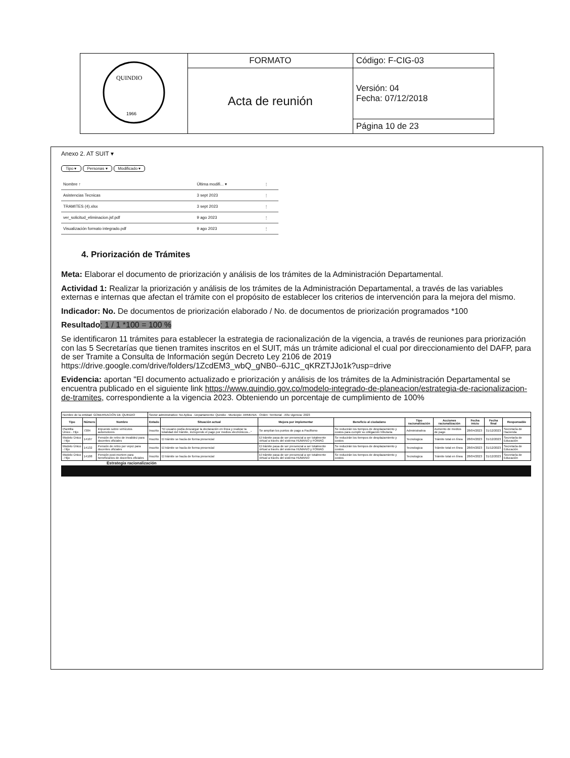| QUINDIO 1966 | FORMATO | Código: F-CIG-03 |
| | Acta de reunión | Versión: 04 Fecha: 07/12/2018 |
| | | Página 10 de 23 |
Anexo 2. AT SUIT ▾
Tipo ▾ Personas ▾ Modificado ▾
| Nombre ↑ | Última modifi... ▾ | ⋮ |
| Asistencias Tecnicas | 3 sept 2023 | ⋮ |
| TRAMITES (4).xlsx | 3 sept 2023 | ⋮ |
| ver_solicitud_eliminacion.jsf.pdf | 9 ago 2023 | ⋮ |
| Visualización formato integrado.pdf | 9 ago 2023 | ⋮ |
4. Priorización de Trámites
Meta: Elaborar el documento de priorización y análisis de los trámites de la Administración Departamental.
Actividad 1: Realizar la priorización y análisis de los trámites de la Administración Departamental, a través de las variables externas e internas que afectan el trámite con el propósito de establecer los criterios de intervención para la mejora del mismo.
Indicador: No. De documentos de priorización elaborado / No. de documentos de priorización programados *100
Resultado: 1 / 1 *100 = 100 %
Se identificaron 11 trámites para establecer la estrategia de racionalización de la vigencia, a través de reuniones para priorización con las 5 Secretarías que tienen tramites inscritos en el SUIT, más un trámite adicional el cual por direccionamiento del DAFP, para de ser Tramite a Consulta de Información según Decreto Ley 2106 de 2019 https://drive.google.com/drive/folders/1ZcdEM3_wbQ_gNB0--6J1C_qKRZTJJo1k?usp=drive
Evidencia: aportan "El documento actualizado e priorización y análisis de los trámites de la Administración Departamental se encuentra publicado en el siguiente link https://www.quindio.gov.co/modelo-integrado-de-planeacion/estrategia-de-racionalizacion-de-tramites, correspondiente a la vigencia 2023. Obteniendo un porcentaje de cumplimiento de 100%
| Nombre de la entidad: GOBERNACIÓN DE QUINDIO | | | Sector administrativo: No Aplica · Departamento: Quindio · Municipio: ARMENIA · Orden: Territorial · Año vigencia: 2023 | | | | | | | | |
| Tipo | Número | Nombre | Estado | Situación actual | Mejora por implementar | Beneficio al ciudadano | Tipo racionalización | Acciones racionalización | Fecha inicio | Fecha final | Responsable |
| Plantilla Único - Hijo | 7384 | Impuesto sobre vehículos automotores | Inscrito | "El usuario podía descargar la declaración en línea y realizar la totalidad del trámite, incluyendo el pago por medios electrónicos..." | Se amplían los puntos de pago a Pacifismo | Se reducirán los tiempos de desplazamiento y costos para cumplir su obligación tributaria | Administrativa | Aumento de medios de pago | 28/04/2023 | 31/12/2023 | Secretaría de Hacienda |
| Modelo Único - Hijo | 14107 | Pensión de retiro de invalidez para docentes oficiales | Inscrito | El trámite se hacía de forma presencial | El trámite pasa de ser presencial a ser totalmente virtual a través del sistema HUMANO y FOMAG | Se reducirán los tiempos de desplazamiento y costos | Tecnologica | Trámite total en línea | 28/04/2023 | 31/12/2023 | Secretaría de Educación |
| Modelo Único - Hijo | 14132 | Pensión de retiro por vejez para docentes oficiales | Inscrito | El trámite se hacía de forma presencial | El trámite pasa de ser presencial a ser totalmente virtual a través del sistema HUMANO y FOMAG | Se reducirán los tiempos de desplazamiento y costos | Tecnologica | Trámite total en línea | 28/04/2023 | 31/12/2023 | Secretaría de Educación |
| Modelo Único - Hijo | 14108 | Pensión post-mortem para beneficiarios de docentes oficiales | Inscrito | El trámite se hacía de forma presencial | El trámite pasa de ser presencial a ser totalmente virtual a través del sistema HUMANO | Se reducirán los tiempos de desplazamiento y costos | Tecnologica | Trámite total en línea | 28/04/2023 | 31/12/2023 | Secretaría de Educación |
Estrategia racionalización